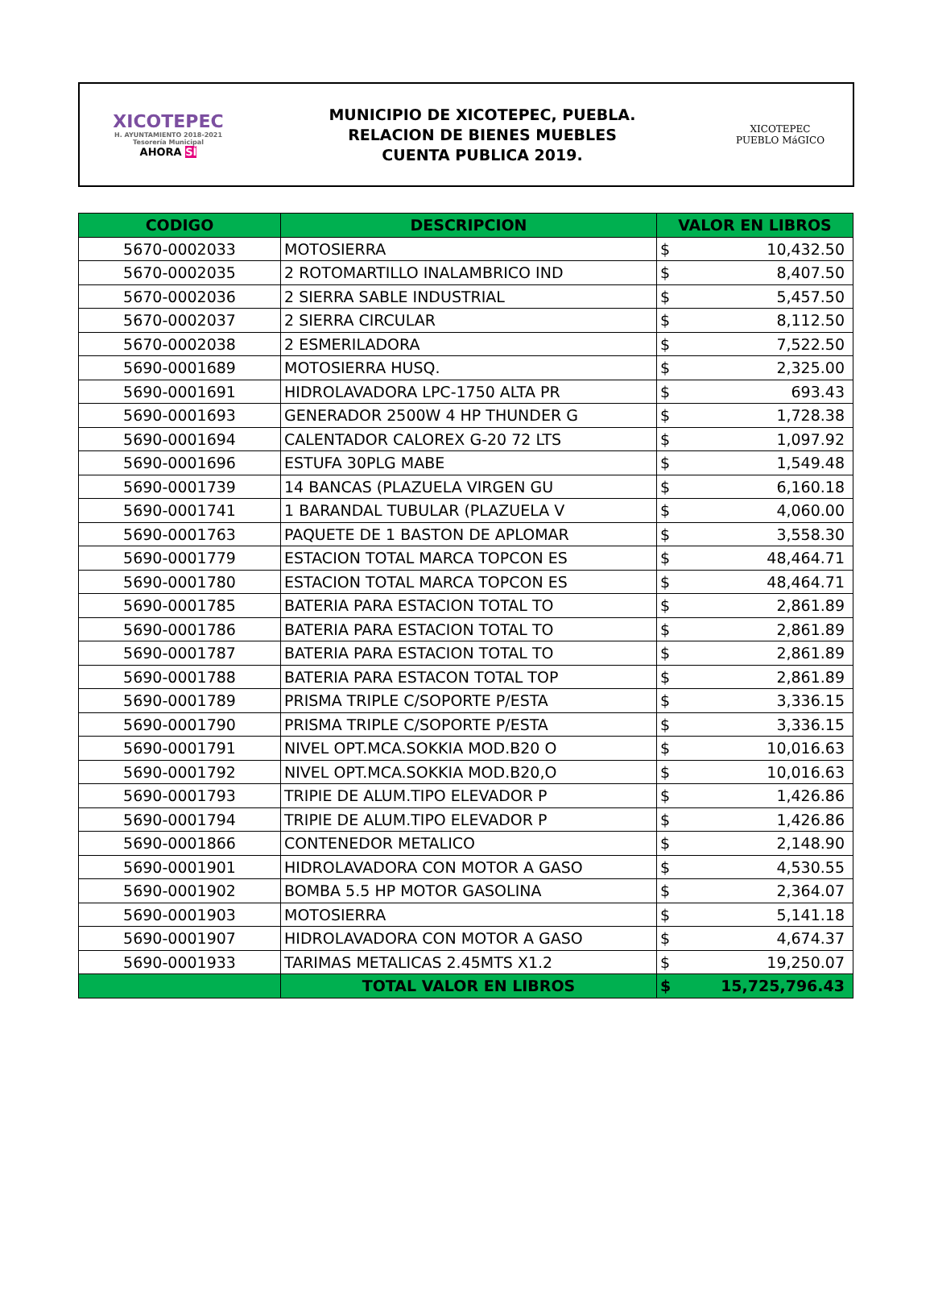XICOTEPEC
H. AYUNTAMIENTO 2018-2021
Tesorería Municipal
AHORA SÍ
MUNICIPIO DE XICOTEPEC, PUEBLA.
RELACION DE BIENES MUEBLES
CUENTA PUBLICA 2019.
XICOTEPEC
PUEBLO MáGICO
| CODIGO | DESCRIPCION | VALOR EN LIBROS | |
| --- | --- | --- | --- |
| 5670-0002033 | MOTOSIERRA | $ | 10,432.50 |
| 5670-0002035 | 2 ROTOMARTILLO INALAMBRICO IND | $ | 8,407.50 |
| 5670-0002036 | 2 SIERRA SABLE INDUSTRIAL | $ | 5,457.50 |
| 5670-0002037 | 2 SIERRA CIRCULAR | $ | 8,112.50 |
| 5670-0002038 | 2 ESMERILADORA | $ | 7,522.50 |
| 5690-0001689 | MOTOSIERRA HUSQ. | $ | 2,325.00 |
| 5690-0001691 | HIDROLAVADORA LPC-1750 ALTA PR | $ | 693.43 |
| 5690-0001693 | GENERADOR 2500W 4 HP THUNDER G | $ | 1,728.38 |
| 5690-0001694 | CALENTADOR CALOREX G-20 72 LTS | $ | 1,097.92 |
| 5690-0001696 | ESTUFA 30PLG MABE | $ | 1,549.48 |
| 5690-0001739 | 14 BANCAS (PLAZUELA VIRGEN GU | $ | 6,160.18 |
| 5690-0001741 | 1 BARANDAL TUBULAR (PLAZUELA V | $ | 4,060.00 |
| 5690-0001763 | PAQUETE DE 1 BASTON DE APLOMAR | $ | 3,558.30 |
| 5690-0001779 | ESTACION TOTAL MARCA TOPCON ES | $ | 48,464.71 |
| 5690-0001780 | ESTACION TOTAL MARCA TOPCON ES | $ | 48,464.71 |
| 5690-0001785 | BATERIA PARA ESTACION TOTAL TO | $ | 2,861.89 |
| 5690-0001786 | BATERIA PARA ESTACION TOTAL TO | $ | 2,861.89 |
| 5690-0001787 | BATERIA PARA ESTACION TOTAL TO | $ | 2,861.89 |
| 5690-0001788 | BATERIA PARA ESTACON TOTAL TOP | $ | 2,861.89 |
| 5690-0001789 | PRISMA TRIPLE C/SOPORTE P/ESTA | $ | 3,336.15 |
| 5690-0001790 | PRISMA TRIPLE C/SOPORTE P/ESTA | $ | 3,336.15 |
| 5690-0001791 | NIVEL OPT.MCA.SOKKIA MOD.B20 O | $ | 10,016.63 |
| 5690-0001792 | NIVEL OPT.MCA.SOKKIA MOD.B20,O | $ | 10,016.63 |
| 5690-0001793 | TRIPIE DE ALUM.TIPO ELEVADOR P | $ | 1,426.86 |
| 5690-0001794 | TRIPIE DE ALUM.TIPO ELEVADOR P | $ | 1,426.86 |
| 5690-0001866 | CONTENEDOR METALICO | $ | 2,148.90 |
| 5690-0001901 | HIDROLAVADORA CON MOTOR A GASO | $ | 4,530.55 |
| 5690-0001902 | BOMBA 5.5 HP MOTOR GASOLINA | $ | 2,364.07 |
| 5690-0001903 | MOTOSIERRA | $ | 5,141.18 |
| 5690-0001907 | HIDROLAVADORA CON MOTOR A GASO | $ | 4,674.37 |
| 5690-0001933 | TARIMAS METALICAS 2.45MTS X1.2 | $ | 19,250.07 |
| | TOTAL VALOR EN LIBROS | $ | 15,725,796.43 |